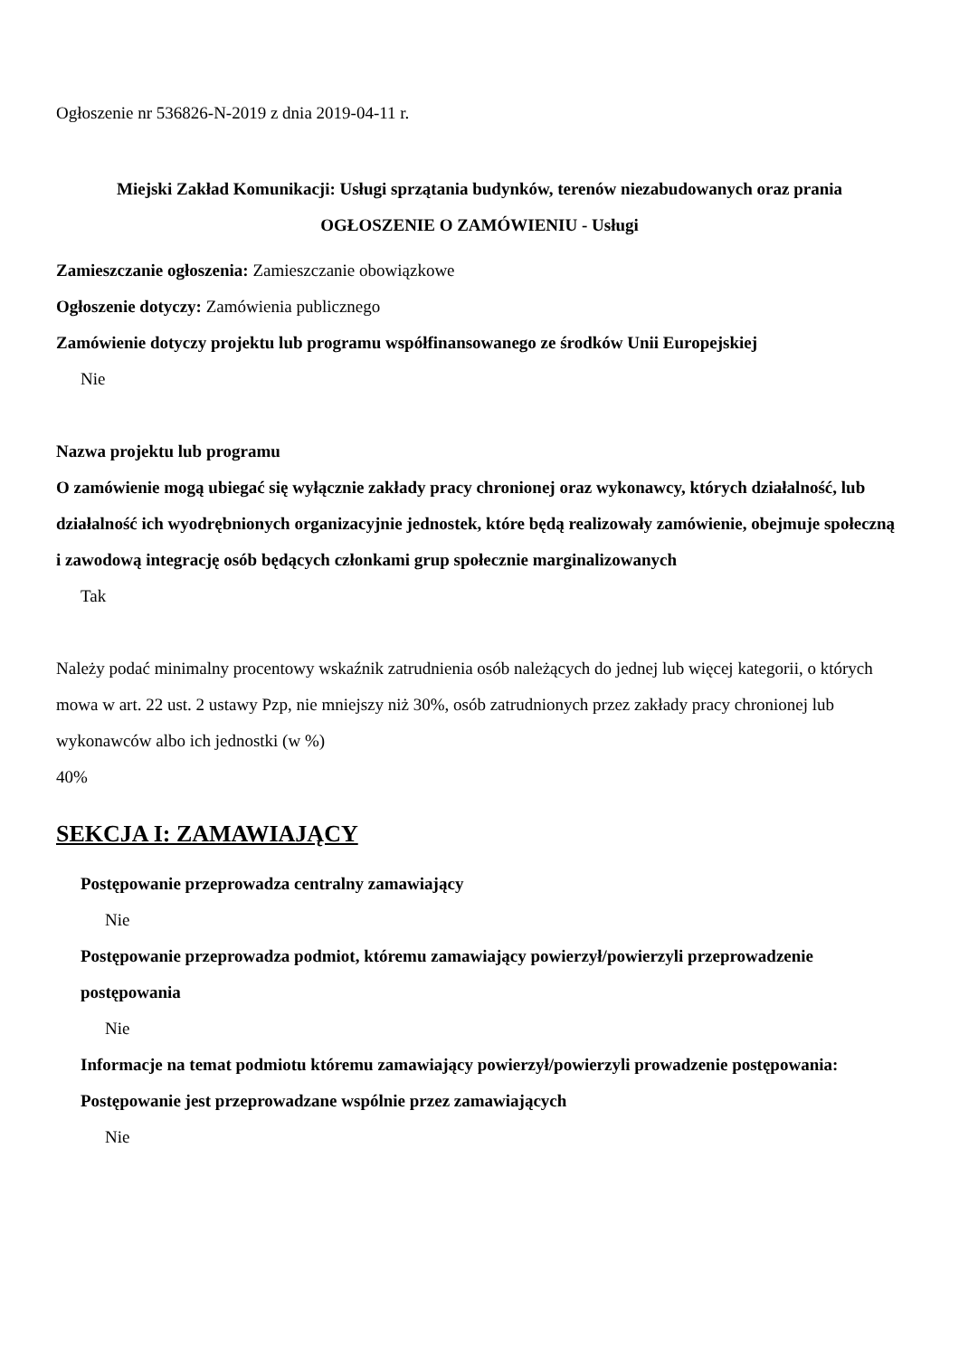Ogłoszenie nr 536826-N-2019 z dnia 2019-04-11 r.
Miejski Zakład Komunikacji: Usługi sprzątania budynków, terenów niezabudowanych oraz prania
OGŁOSZENIE O ZAMÓWIENIU - Usługi
Zamieszczanie ogłoszenia: Zamieszczanie obowiązkowe
Ogłoszenie dotyczy: Zamówienia publicznego
Zamówienie dotyczy projektu lub programu współfinansowanego ze środków Unii Europejskiej
Nie
Nazwa projektu lub programu
O zamówienie mogą ubiegać się wyłącznie zakłady pracy chronionej oraz wykonawcy, których działalność, lub działalność ich wyodrębnionych organizacyjnie jednostek, które będą realizowały zamówienie, obejmuje społeczną i zawodową integrację osób będących członkami grup społecznie marginalizowanych
Tak
Należy podać minimalny procentowy wskaźnik zatrudnienia osób należących do jednej lub więcej kategorii, o których mowa w art. 22 ust. 2 ustawy Pzp, nie mniejszy niż 30%, osób zatrudnionych przez zakłady pracy chronionej lub wykonawców albo ich jednostki (w %)
40%
SEKCJA I: ZAMAWIAJĄCY
Postępowanie przeprowadza centralny zamawiający
Nie
Postępowanie przeprowadza podmiot, któremu zamawiający powierzył/powierzyli przeprowadzenie postępowania
Nie
Informacje na temat podmiotu któremu zamawiający powierzył/powierzyli prowadzenie postępowania:
Postępowanie jest przeprowadzane wspólnie przez zamawiających
Nie